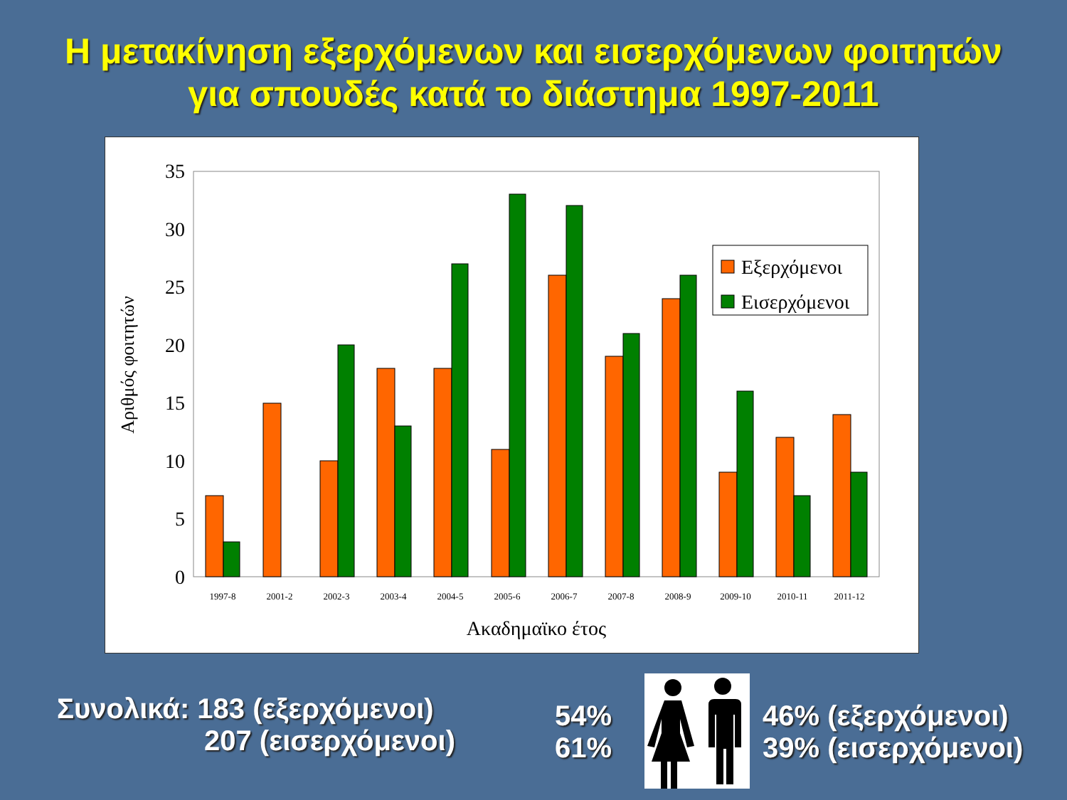Η μετακίνηση εξερχόμενων και εισερχόμενων φοιτητών
για σπουδές κατά το διάστημα 1997-2011
Αριθμός φοιτητών
0
5
10
15
20
25
30
35
1997-8
2001-2
2002-3
2003-4
2004-5
2005-6
2006-7
2007-8
2008-9
2009-10
2010-11
2011-12
Ακαδημαϊκο έτος
Εξερχόμενοι
Εισερχόμενοι
Συνολικά: 183 (εξερχόμενοι)
207 (εισερχόμενοι)
54%
61%
46% (εξερχόμενοι)
39% (εισερχόμενοι)